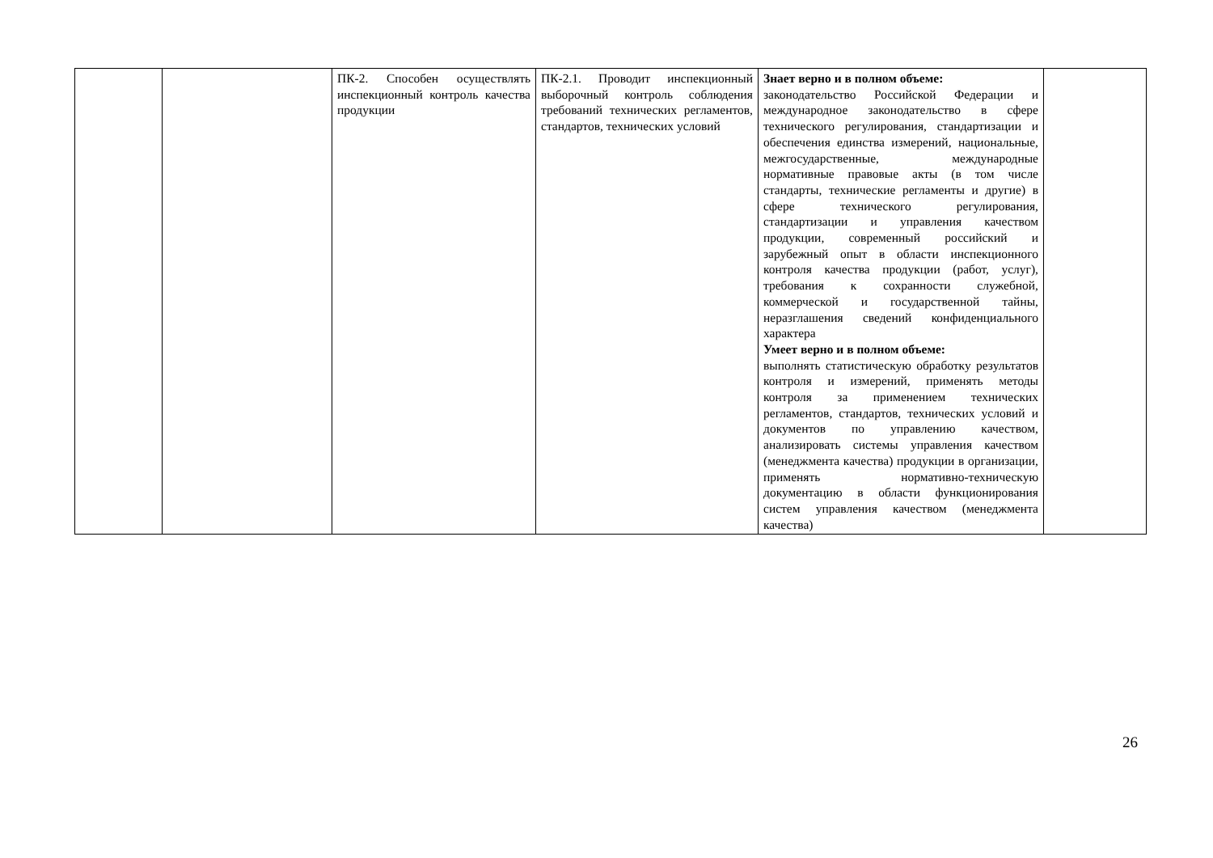| | | ПК-2. Способен осуществлять инспекционный контроль качества продукции | ПК-2.1. Проводит инспекционный выборочный контроль соблюдения требований технических регламентов, стандартов, технических условий | Знает верно и в полном объеме: законодательство Российской Федерации и международное законодательство в сфере технического регулирования, стандартизации и обеспечения единства измерений, национальные, межгосударственные, международные нормативные правовые акты (в том числе стандарты, технические регламенты и другие) в сфере технического регулирования, стандартизации и управления качеством продукции, современный российский и зарубежный опыт в области инспекционного контроля качества продукции (работ, услуг), требования к сохранности служебной, коммерческой и государственной тайны, неразглашения сведений конфиденциального характера Умеет верно и в полном объеме: выполнять статистическую обработку результатов контроля и измерений, применять методы контроля за применением технических регламентов, стандартов, технических условий и документов по управлению качеством, анализировать системы управления качеством (менеджмента качества) продукции в организации, применять нормативно-техническую документацию в области функционирования систем управления качеством (менеджмента качества) | |
26